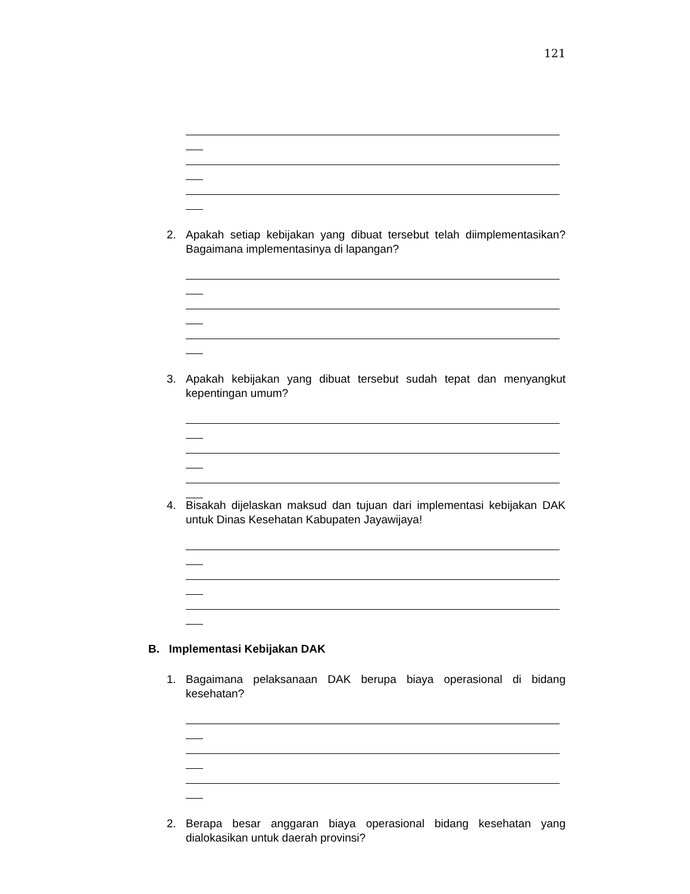121
2. Apakah setiap kebijakan yang dibuat tersebut telah diimplementasikan? Bagaimana implementasinya di lapangan?
3. Apakah kebijakan yang dibuat tersebut sudah tepat dan menyangkut kepentingan umum?
4. Bisakah dijelaskan maksud dan tujuan dari implementasi kebijakan DAK untuk Dinas Kesehatan Kabupaten Jayawijaya!
B. Implementasi Kebijakan DAK
1. Bagaimana pelaksanaan DAK berupa biaya operasional di bidang kesehatan?
2. Berapa besar anggaran biaya operasional bidang kesehatan yang dialokasikan untuk daerah provinsi?